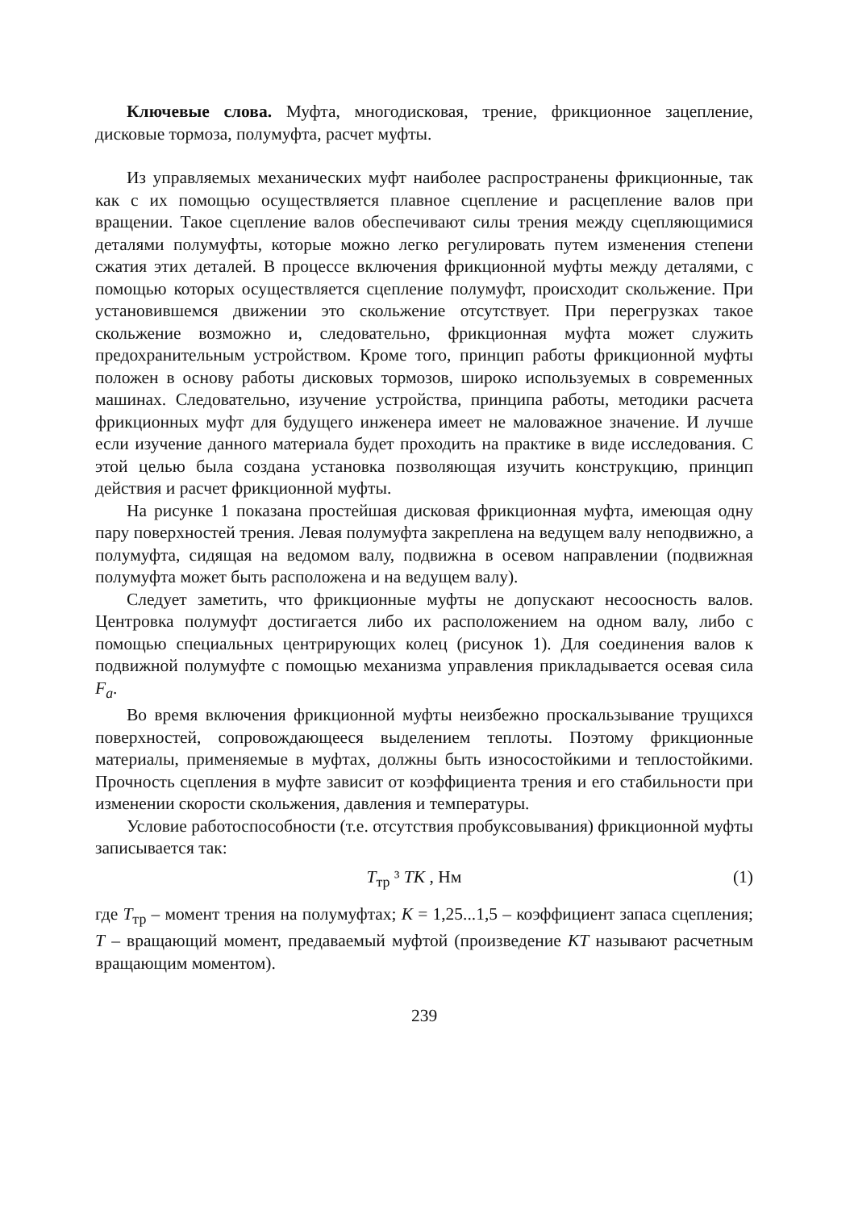Ключевые слова. Муфта, многодисковая, трение, фрикционное зацепление, дисковые тормоза, полумуфта, расчет муфты.
Из управляемых механических муфт наиболее распространены фрикционные, так как с их помощью осуществляется плавное сцепление и расцепление валов при вращении. Такое сцепление валов обеспечивают силы трения между сцепляющимися деталями полумуфты, которые можно легко регулировать путем изменения степени сжатия этих деталей. В процессе включения фрикционной муфты между деталями, с помощью которых осуществляется сцепление полумуфт, происходит скольжение. При установившемся движении это скольжение отсутствует. При перегрузках такое скольжение возможно и, следовательно, фрикционная муфта может служить предохранительным устройством. Кроме того, принцип работы фрикционной муфты положен в основу работы дисковых тормозов, широко используемых в современных машинах. Следовательно, изучение устройства, принципа работы, методики расчета фрикционных муфт для будущего инженера имеет не маловажное значение. И лучше если изучение данного материала будет проходить на практике в виде исследования. С этой целью была создана установка позволяющая изучить конструкцию, принцип действия и расчет фрикционной муфты.
На рисунке 1 показана простейшая дисковая фрикционная муфта, имеющая одну пару поверхностей трения. Левая полумуфта закреплена на ведущем валу неподвижно, а полумуфта, сидящая на ведомом валу, подвижна в осевом направлении (подвижная полумуфта может быть расположена и на ведущем валу).
Следует заметить, что фрикционные муфты не допускают несоосность валов. Центровка полумуфт достигается либо их расположением на одном валу, либо с помощью специальных центрирующих колец (рисунок 1). Для соединения валов к подвижной полумуфте с помощью механизма управления прикладывается осевая сила F<sub>a</sub>.
Во время включения фрикционной муфты неизбежно проскальзывание трущихся поверхностей, сопровождающееся выделением теплоты. Поэтому фрикционные материалы, применяемые в муфтах, должны быть износостойкими и теплостойкими. Прочность сцепления в муфте зависит от коэффициента трения и его стабильности при изменении скорости скольжения, давления и температуры.
Условие работоспособности (т.е. отсутствия пробуксовывания) фрикционной муфты записывается так:
T<sub>тр</sub> ³ TK , Нм (1)
где T<sub>тр</sub> – момент трения на полумуфтах; K = 1,25...1,5 – коэффициент запаса сцепления; T – вращающий момент, предаваемый муфтой (произведение KT называют расчетным вращающим моментом).
239